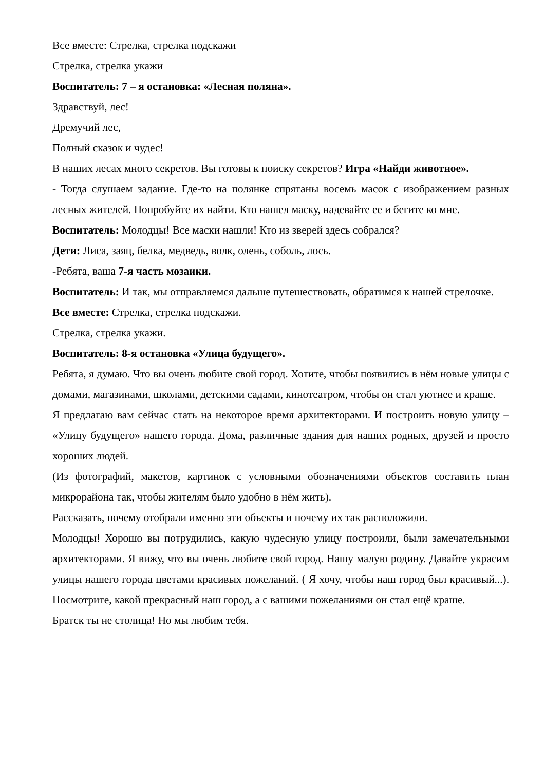Все вместе: Стрелка, стрелка подскажи
Стрелка, стрелка укажи
Воспитатель: 7 – я остановка: «Лесная поляна».
Здравствуй, лес!
Дремучий лес,
Полный сказок и чудес!
В наших лесах много секретов. Вы готовы к поиску секретов? Игра «Найди животное».
- Тогда слушаем задание. Где-то на полянке спрятаны восемь масок с изображением разных лесных жителей. Попробуйте их найти. Кто нашел маску, надевайте ее и бегите ко мне.
Воспитатель: Молодцы! Все маски нашли! Кто из зверей здесь собрался?
Дети: Лиса, заяц, белка, медведь, волк, олень, соболь, лось.
-Ребята, ваша 7-я часть мозаики.
Воспитатель: И так, мы отправляемся дальше путешествовать, обратимся к нашей стрелочке.
Все вместе: Стрелка, стрелка подскажи.
Стрелка, стрелка укажи.
Воспитатель: 8-я остановка «Улица будущего».
Ребята, я думаю. Что вы очень любите свой город. Хотите, чтобы появились в нём новые улицы с домами, магазинами, школами, детскими садами, кинотеатром, чтобы он стал уютнее и краше.
Я предлагаю вам сейчас стать на некоторое время архитекторами. И построить новую улицу – «Улицу будущего» нашего города. Дома, различные здания для наших родных, друзей и просто хороших людей.
(Из фотографий, макетов, картинок с условными обозначениями объектов составить план микрорайона так, чтобы жителям было удобно в нём жить).
Рассказать, почему отобрали именно эти объекты и почему их так расположили.
Молодцы! Хорошо вы потрудились, какую чудесную улицу построили, были замечательными архитекторами. Я вижу, что вы очень любите свой город. Нашу малую родину. Давайте украсим улицы нашего города цветами красивых пожеланий. ( Я хочу, чтобы наш город был красивый...). Посмотрите, какой прекрасный наш город, а с вашими пожеланиями он стал ещё краше.
Братск ты не столица! Но мы любим тебя.